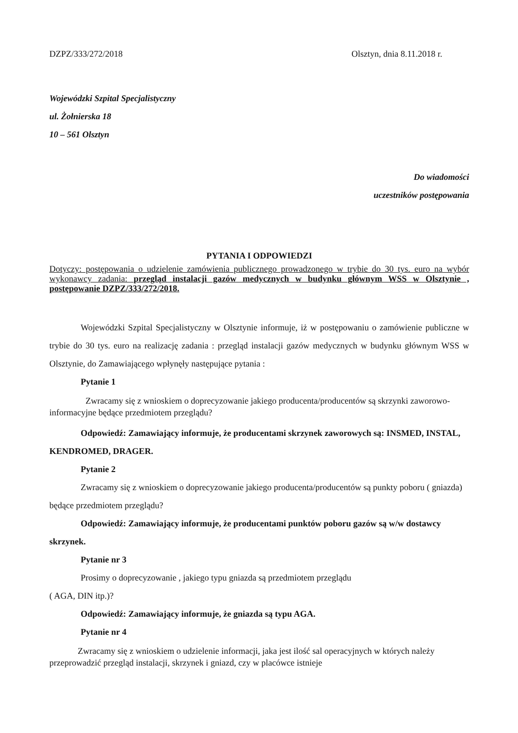DZPZ/333/272/2018 Olsztyn, dnia 8.11.2018 r.
Wojewódzki Szpital Specjalistyczny
ul. Żołnierska 18
10 – 561 Olsztyn
Do wiadomości
uczestników postępowania
PYTANIA I ODPOWIEDZI
Dotyczy: postępowania o udzielenie zamówienia publicznego prowadzonego w trybie do 30 tys. euro na wybór wykonawcy zadania: przegląd instalacji gazów medycznych w budynku głównym WSS w Olsztynie , postępowanie DZPZ/333/272/2018.
Wojewódzki Szpital Specjalistyczny w Olsztynie informuje, iż w postępowaniu o zamówienie publiczne w trybie do 30 tys. euro na realizację zadania : przegląd instalacji gazów medycznych w budynku głównym WSS w Olsztynie, do Zamawiającego wpłynęły następujące pytania :
Pytanie 1
Zwracamy się z wnioskiem o doprecyzowanie jakiego producenta/producentów są skrzynki zaworowo-informacyjne będące przedmiotem przeglądu?
Odpowiedź: Zamawiający informuje, że producentami skrzynek zaworowych są: INSMED, INSTAL, KENDROMED, DRAGER.
Pytanie 2
Zwracamy się z wnioskiem o doprecyzowanie jakiego producenta/producentów są punkty poboru ( gniazda) będące przedmiotem przeglądu?
Odpowiedź: Zamawiający informuje, że producentami punktów poboru gazów są w/w dostawcy skrzynek.
Pytanie nr 3
Prosimy o doprecyzowanie , jakiego typu gniazda są przedmiotem przeglądu
( AGA, DIN itp.)?
Odpowiedź: Zamawiający informuje, że gniazda są typu AGA.
Pytanie nr 4
Zwracamy się z wnioskiem o udzielenie informacji, jaka jest ilość sal operacyjnych w których należy przeprowadzić przegląd instalacji, skrzynek i gniazd, czy w placówce istnieje